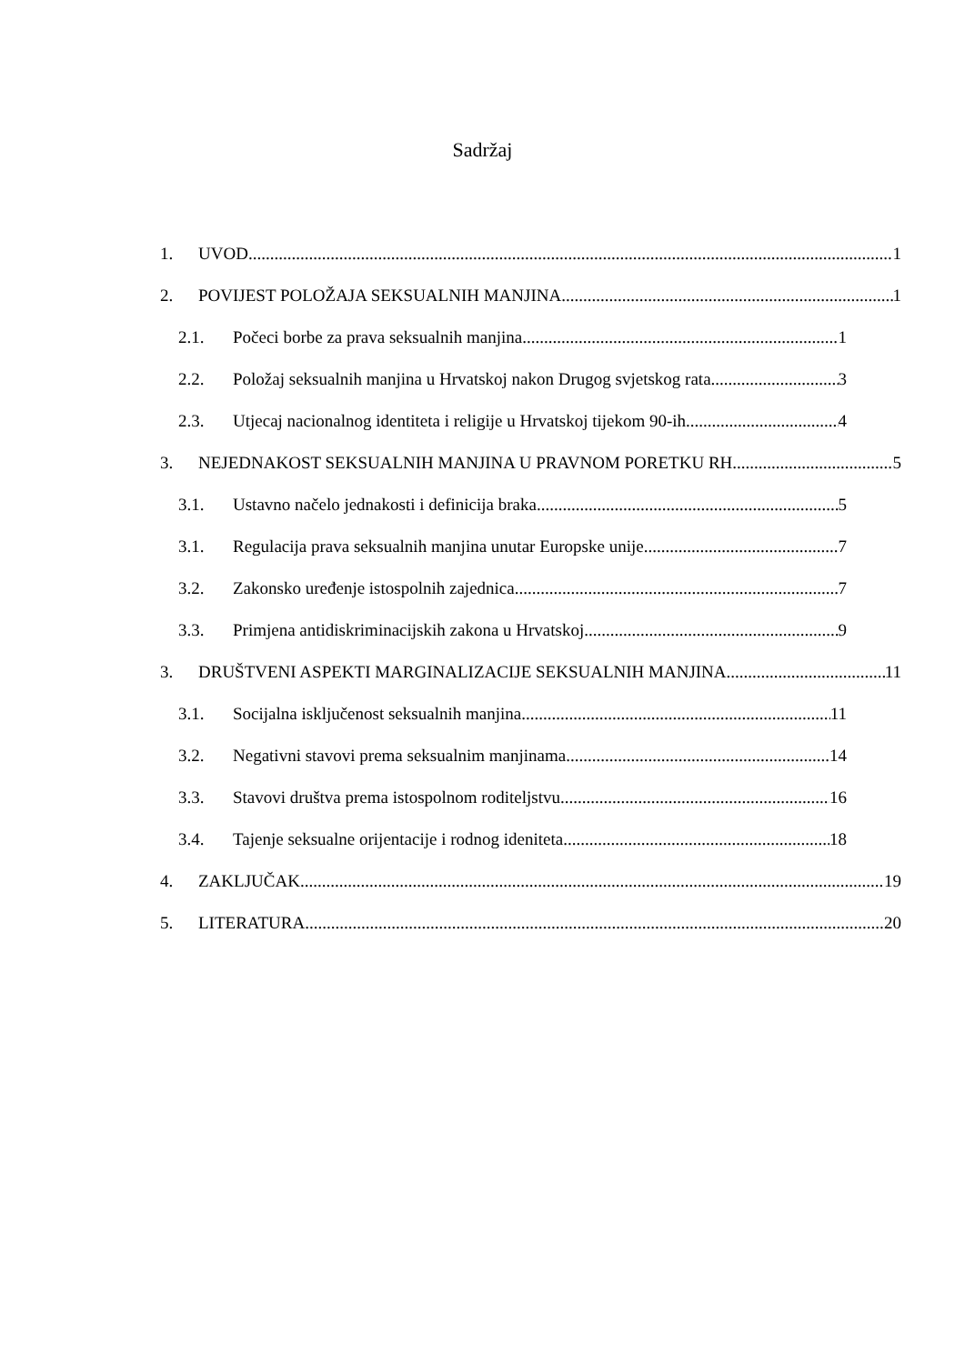Sadržaj
1. UVOD 1
2. POVIJEST POLOŽAJA SEKSUALNIH MANJINA 1
2.1. Počeci borbe za prava seksualnih manjina 1
2.2. Položaj seksualnih manjina u Hrvatskoj nakon Drugog svjetskog rata 3
2.3. Utjecaj nacionalnog identiteta i religije u Hrvatskoj tijekom 90-ih 4
3. NEJEDNAKOST SEKSUALNIH MANJINA U PRAVNOM PORETKU RH 5
3.1. Ustavno načelo jednakosti i definicija braka 5
3.1. Regulacija prava seksualnih manjina unutar Europske unije 7
3.2. Zakonsko uređenje istospolnih zajednica 7
3.3. Primjena antidiskriminacijskih zakona u Hrvatskoj 9
3. DRUŠTVENI ASPEKTI MARGINALIZACIJE SEKSUALNIH MANJINA 11
3.1. Socijalna isključenost seksualnih manjina 11
3.2. Negativni stavovi prema seksualnim manjinama 14
3.3. Stavovi društva prema istospolnom roditeljstvu 16
3.4. Tajenje seksualne orijentacije i rodnog ideniteta 18
4. ZAKLJUČAK 19
5. LITERATURA 20